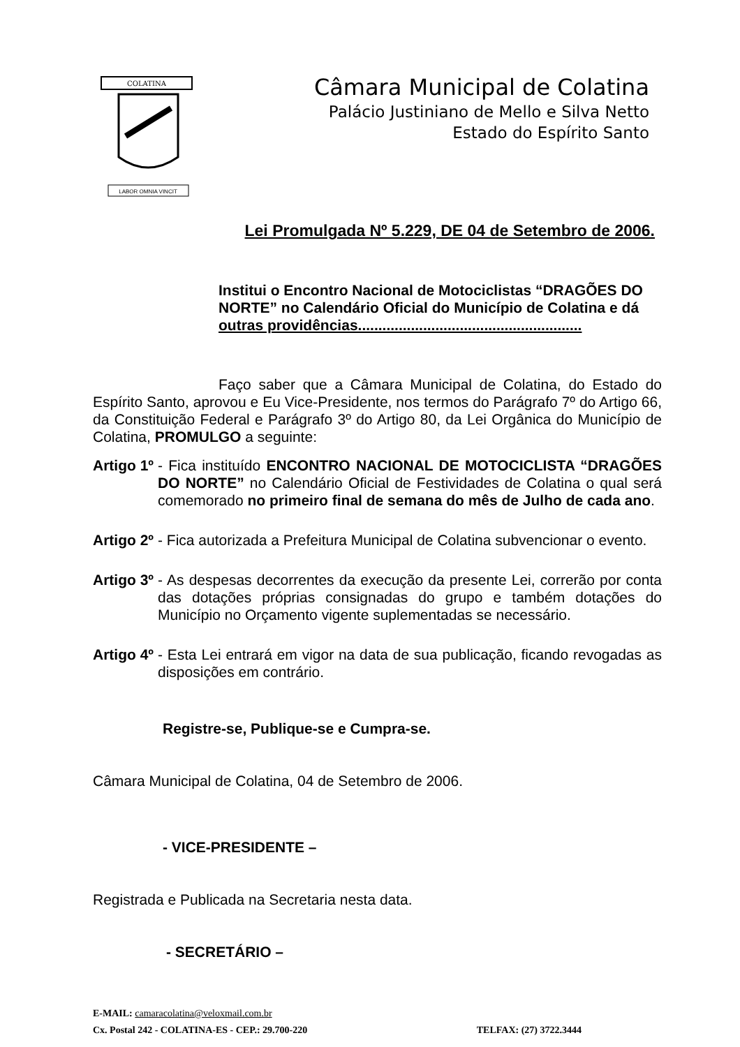COLATINA
LABOR OMNIA VINCIT
Câmara Municipal de Colatina
Palácio Justiniano de Mello e Silva Netto
Estado do Espírito Santo
Lei Promulgada Nº 5.229, DE 04 de Setembro de 2006.
Institui o Encontro Nacional de Motociclistas “DRAGÕES DO NORTE” no Calendário Oficial do Município de Colatina e dá outras providências.......................................................
Faço saber que a Câmara Municipal de Colatina, do Estado do Espírito Santo, aprovou e Eu Vice-Presidente, nos termos do Parágrafo 7º do Artigo 66, da Constituição Federal e Parágrafo 3º do Artigo 80, da Lei Orgânica do Município de Colatina, PROMULGO a seguinte:
Artigo 1º - Fica instituído ENCONTRO NACIONAL DE MOTOCICLISTA “DRAGÕES DO NORTE” no Calendário Oficial de Festividades de Colatina o qual será comemorado no primeiro final de semana do mês de Julho de cada ano.
Artigo 2º - Fica autorizada a Prefeitura Municipal de Colatina subvencionar o evento.
Artigo 3º - As despesas decorrentes da execução da presente Lei, correrão por conta das dotações próprias consignadas do grupo e também dotações do Município no Orçamento vigente suplementadas se necessário.
Artigo 4º - Esta Lei entrará em vigor na data de sua publicação, ficando revogadas as disposições em contrário.
Registre-se, Publique-se e Cumpra-se.
Câmara Municipal de Colatina, 04 de Setembro de 2006.
- VICE-PRESIDENTE –
Registrada e Publicada na Secretaria nesta data.
- SECRETÁRIO –
E-MAIL: camaracolatina@veloxmail.com.br
Cx. Postal 242 - COLATINA-ES - CEP.: 29.700-220 TELFAX: (27) 3722.3444